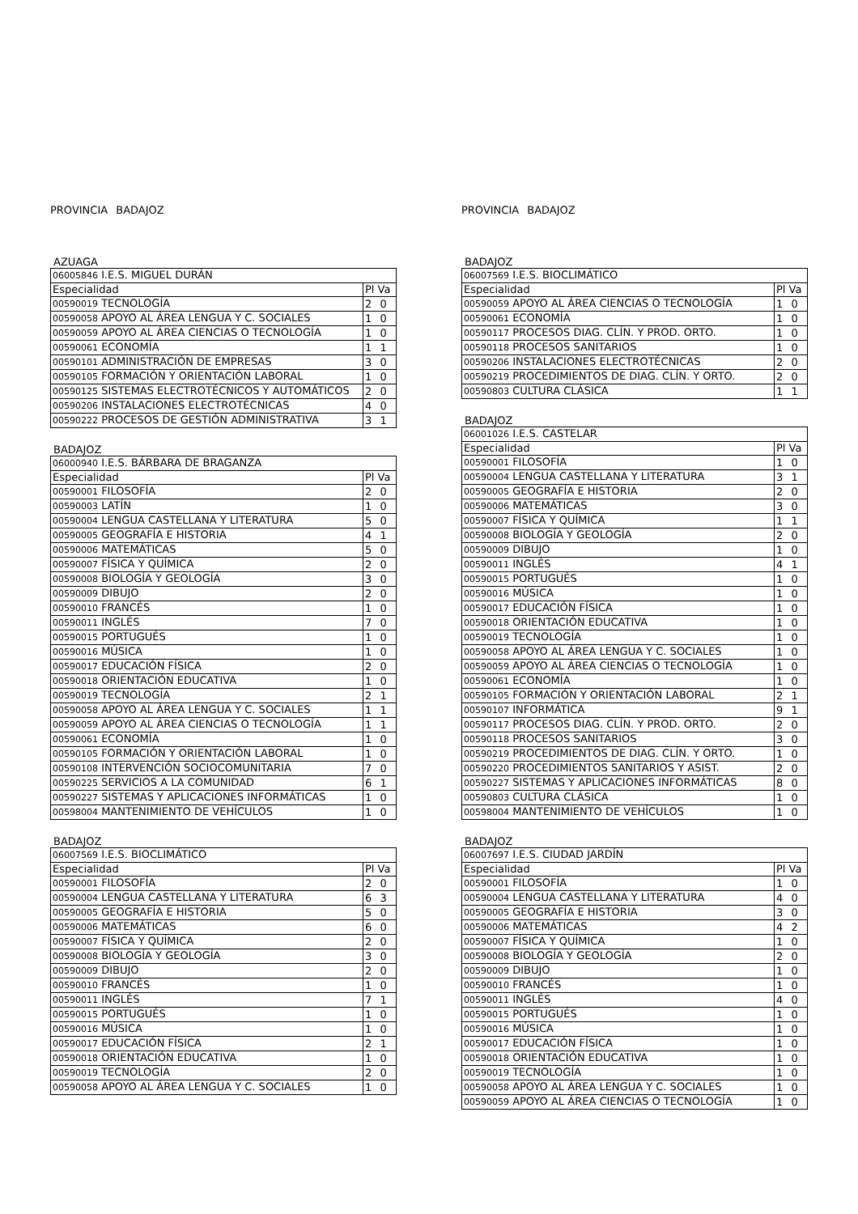PROVINCIA BADAJOZ
AZUAGA
| 06005846 I.E.S. MIGUEL DURÁN | |
| Especialidad | Pl Va |
| 00590019 TECNOLOGÍA | 2 0 |
| 00590058 APOYO AL ÁREA LENGUA Y C. SOCIALES | 1 0 |
| 00590059 APOYO AL ÁREA CIENCIAS O TECNOLOGÍA | 1 0 |
| 00590061 ECONOMÍA | 1 1 |
| 00590101 ADMINISTRACIÓN DE EMPRESAS | 3 0 |
| 00590105 FORMACIÓN Y ORIENTACIÓN LABORAL | 1 0 |
| 00590125 SISTEMAS ELECTROTÉCNICOS Y AUTOMÁTICOS | 2 0 |
| 00590206 INSTALACIONES ELECTROTÉCNICAS | 4 0 |
| 00590222 PROCESOS DE GESTIÓN ADMINISTRATIVA | 3 1 |
BADAJOZ
| 06000940 I.E.S. BÁRBARA DE BRAGANZA | |
| Especialidad | Pl Va |
| 00590001 FILOSOFÍA | 2 0 |
| 00590003 LATÍN | 1 0 |
| 00590004 LENGUA CASTELLANA Y LITERATURA | 5 0 |
| 00590005 GEOGRAFÍA E HISTORIA | 4 1 |
| 00590006 MATEMÁTICAS | 5 0 |
| 00590007 FÍSICA Y QUÍMICA | 2 0 |
| 00590008 BIOLOGÍA Y GEOLOGÍA | 3 0 |
| 00590009 DIBUJO | 2 0 |
| 00590010 FRANCÉS | 1 0 |
| 00590011 INGLÉS | 7 0 |
| 00590015 PORTUGUÉS | 1 0 |
| 00590016 MÚSICA | 1 0 |
| 00590017 EDUCACIÓN FÍSICA | 2 0 |
| 00590018 ORIENTACIÓN EDUCATIVA | 1 0 |
| 00590019 TECNOLOGÍA | 2 1 |
| 00590058 APOYO AL ÁREA LENGUA Y C. SOCIALES | 1 1 |
| 00590059 APOYO AL ÁREA CIENCIAS O TECNOLOGÍA | 1 1 |
| 00590061 ECONOMÍA | 1 0 |
| 00590105 FORMACIÓN Y ORIENTACIÓN LABORAL | 1 0 |
| 00590108 INTERVENCIÓN SOCIOCOMUNITARIA | 7 0 |
| 00590225 SERVICIOS A LA COMUNIDAD | 6 1 |
| 00590227 SISTEMAS Y APLICACIONES INFORMÁTICAS | 1 0 |
| 00598004 MANTENIMIENTO DE VEHÍCULOS | 1 0 |
BADAJOZ
| 06007569 I.E.S. BIOCLIMÁTICO | |
| Especialidad | Pl Va |
| 00590001 FILOSOFÍA | 2 0 |
| 00590004 LENGUA CASTELLANA Y LITERATURA | 6 3 |
| 00590005 GEOGRAFÍA E HISTORIA | 5 0 |
| 00590006 MATEMÁTICAS | 6 0 |
| 00590007 FÍSICA Y QUÍMICA | 2 0 |
| 00590008 BIOLOGÍA Y GEOLOGÍA | 3 0 |
| 00590009 DIBUJO | 2 0 |
| 00590010 FRANCÉS | 1 0 |
| 00590011 INGLÉS | 7 1 |
| 00590015 PORTUGUÉS | 1 0 |
| 00590016 MÚSICA | 1 0 |
| 00590017 EDUCACIÓN FÍSICA | 2 1 |
| 00590018 ORIENTACIÓN EDUCATIVA | 1 0 |
| 00590019 TECNOLOGÍA | 2 0 |
| 00590058 APOYO AL ÁREA LENGUA Y C. SOCIALES | 1 0 |
PROVINCIA BADAJOZ
BADAJOZ
| 06007569 I.E.S. BIOCLIMÁTICO | |
| Especialidad | Pl Va |
| 00590059 APOYO AL ÁREA CIENCIAS O TECNOLOGÍA | 1 0 |
| 00590061 ECONOMÍA | 1 0 |
| 00590117 PROCESOS DIAG. CLÍN. Y PROD. ORTO. | 1 0 |
| 00590118 PROCESOS SANITARIOS | 1 0 |
| 00590206 INSTALACIONES ELECTROTÉCNICAS | 2 0 |
| 00590219 PROCEDIMIENTOS DE DIAG. CLÍN. Y ORTO. | 2 0 |
| 00590803 CULTURA CLÁSICA | 1 1 |
BADAJOZ
| 06001026 I.E.S. CASTELAR | |
| Especialidad | Pl Va |
| 00590001 FILOSOFÍA | 1 0 |
| 00590004 LENGUA CASTELLANA Y LITERATURA | 3 1 |
| 00590005 GEOGRAFÍA E HISTORIA | 2 0 |
| 00590006 MATEMÁTICAS | 3 0 |
| 00590007 FÍSICA Y QUÍMICA | 1 1 |
| 00590008 BIOLOGÍA Y GEOLOGÍA | 2 0 |
| 00590009 DIBUJO | 1 0 |
| 00590011 INGLÉS | 4 1 |
| 00590015 PORTUGUÉS | 1 0 |
| 00590016 MÚSICA | 1 0 |
| 00590017 EDUCACIÓN FÍSICA | 1 0 |
| 00590018 ORIENTACIÓN EDUCATIVA | 1 0 |
| 00590019 TECNOLOGÍA | 1 0 |
| 00590058 APOYO AL ÁREA LENGUA Y C. SOCIALES | 1 0 |
| 00590059 APOYO AL ÁREA CIENCIAS O TECNOLOGÍA | 1 0 |
| 00590061 ECONOMÍA | 1 0 |
| 00590105 FORMACIÓN Y ORIENTACIÓN LABORAL | 2 1 |
| 00590107 INFORMÁTICA | 9 1 |
| 00590117 PROCESOS DIAG. CLÍN. Y PROD. ORTO. | 2 0 |
| 00590118 PROCESOS SANITARIOS | 3 0 |
| 00590219 PROCEDIMIENTOS DE DIAG. CLÍN. Y ORTO. | 1 0 |
| 00590220 PROCEDIMIENTOS SANITARIOS Y ASIST. | 2 0 |
| 00590227 SISTEMAS Y APLICACIONES INFORMÁTICAS | 8 0 |
| 00590803 CULTURA CLÁSICA | 1 0 |
| 00598004 MANTENIMIENTO DE VEHÍCULOS | 1 0 |
BADAJOZ
| 06007697 I.E.S. CIUDAD JARDÍN | |
| Especialidad | Pl Va |
| 00590001 FILOSOFÍA | 1 0 |
| 00590004 LENGUA CASTELLANA Y LITERATURA | 4 0 |
| 00590005 GEOGRAFÍA E HISTORIA | 3 0 |
| 00590006 MATEMÁTICAS | 4 2 |
| 00590007 FÍSICA Y QUÍMICA | 1 0 |
| 00590008 BIOLOGÍA Y GEOLOGÍA | 2 0 |
| 00590009 DIBUJO | 1 0 |
| 00590010 FRANCÉS | 1 0 |
| 00590011 INGLÉS | 4 0 |
| 00590015 PORTUGUÉS | 1 0 |
| 00590016 MÚSICA | 1 0 |
| 00590017 EDUCACIÓN FÍSICA | 1 0 |
| 00590018 ORIENTACIÓN EDUCATIVA | 1 0 |
| 00590019 TECNOLOGÍA | 1 0 |
| 00590058 APOYO AL ÁREA LENGUA Y C. SOCIALES | 1 0 |
| 00590059 APOYO AL ÁREA CIENCIAS O TECNOLOGÍA | 1 0 |